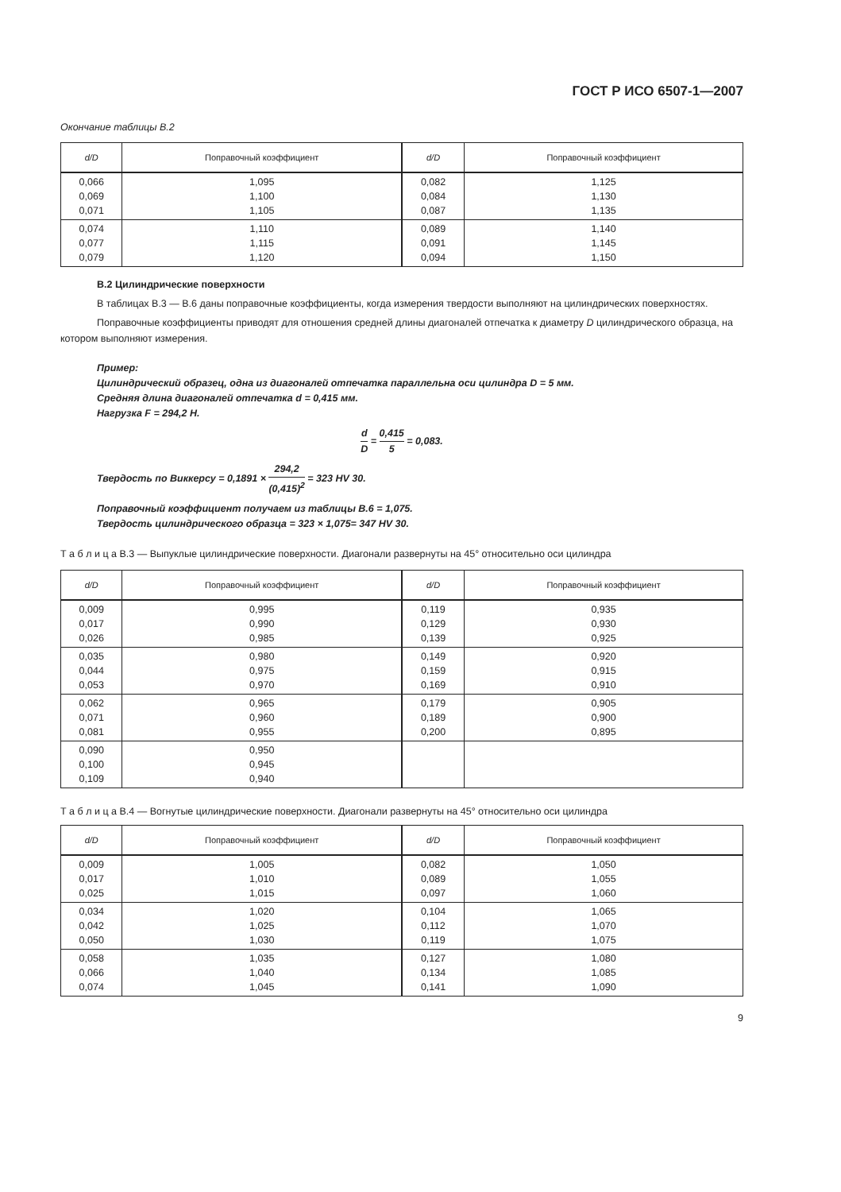ГОСТ Р ИСО 6507-1—2007
Окончание таблицы В.2
| d/D | Поправочный коэффициент | d/D | Поправочный коэффициент |
| --- | --- | --- | --- |
| 0,066 0,069 0,071 | 1,095 1,100 1,105 | 0,082 0,084 0,087 | 1,125 1,130 1,135 |
| 0,074 0,077 0,079 | 1,110 1,115 1,120 | 0,089 0,091 0,094 | 1,140 1,145 1,150 |
В.2 Цилиндрические поверхности
В таблицах В.3 — В.6 даны поправочные коэффициенты, когда измерения твердости выполняют на цилиндрических поверхностях.
Поправочные коэффициенты приводят для отношения средней длины диагоналей отпечатка к диаметру D цилиндрического образца, на котором выполняют измерения.
Пример:
Цилиндрический образец, одна из диагоналей отпечатка параллельна оси цилиндра D = 5 мм.
Средняя длина диагоналей отпечатка d = 0,415 мм.
Нагрузка F = 294,2 Н.
d D = 0,415 5 = 0,083.
Твердость по Виккерсу = 0,1891 × 294,2 (0,415)<sup>2</sup> = 323 HV 30.
Поправочный коэффициент получаем из таблицы В.6 = 1,075.
Твердость цилиндрического образца = 323 × 1,075= 347 HV 30.
Т а б л и ц а В.3 — Выпуклые цилиндрические поверхности. Диагонали развернуты на 45° относительно оси цилиндра
| d/D | Поправочный коэффициент | d/D | Поправочный коэффициент |
| --- | --- | --- | --- |
| 0,009 0,017 0,026 | 0,995 0,990 0,985 | 0,119 0,129 0,139 | 0,935 0,930 0,925 |
| 0,035 0,044 0,053 | 0,980 0,975 0,970 | 0,149 0,159 0,169 | 0,920 0,915 0,910 |
| 0,062 0,071 0,081 | 0,965 0,960 0,955 | 0,179 0,189 0,200 | 0,905 0,900 0,895 |
| 0,090 0,100 0,109 | 0,950 0,945 0,940 | | |
Т а б л и ц а В.4 — Вогнутые цилиндрические поверхности. Диагонали развернуты на 45° относительно оси цилиндра
| d/D | Поправочный коэффициент | d/D | Поправочный коэффициент |
| --- | --- | --- | --- |
| 0,009 0,017 0,025 | 1,005 1,010 1,015 | 0,082 0,089 0,097 | 1,050 1,055 1,060 |
| 0,034 0,042 0,050 | 1,020 1,025 1,030 | 0,104 0,112 0,119 | 1,065 1,070 1,075 |
| 0,058 0,066 0,074 | 1,035 1,040 1,045 | 0,127 0,134 0,141 | 1,080 1,085 1,090 |
9